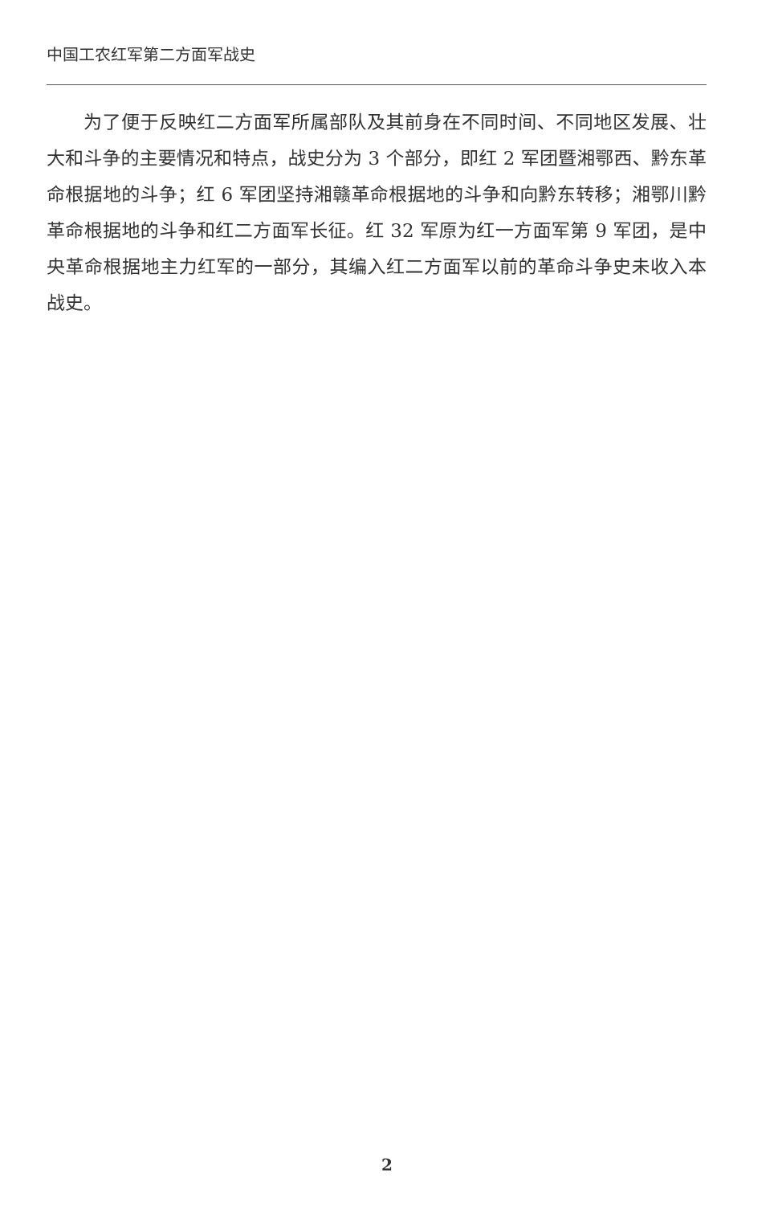中国工农红军第二方面军战史
为了便于反映红二方面军所属部队及其前身在不同时间、不同地区发展、壮大和斗争的主要情况和特点，战史分为 3 个部分，即红 2 军团暨湘鄂西、黔东革命根据地的斗争；红 6 军团坚持湘赣革命根据地的斗争和向黔东转移；湘鄂川黔革命根据地的斗争和红二方面军长征。红 32 军原为红一方面军第 9 军团，是中央革命根据地主力红军的一部分，其编入红二方面军以前的革命斗争史未收入本战史。
2